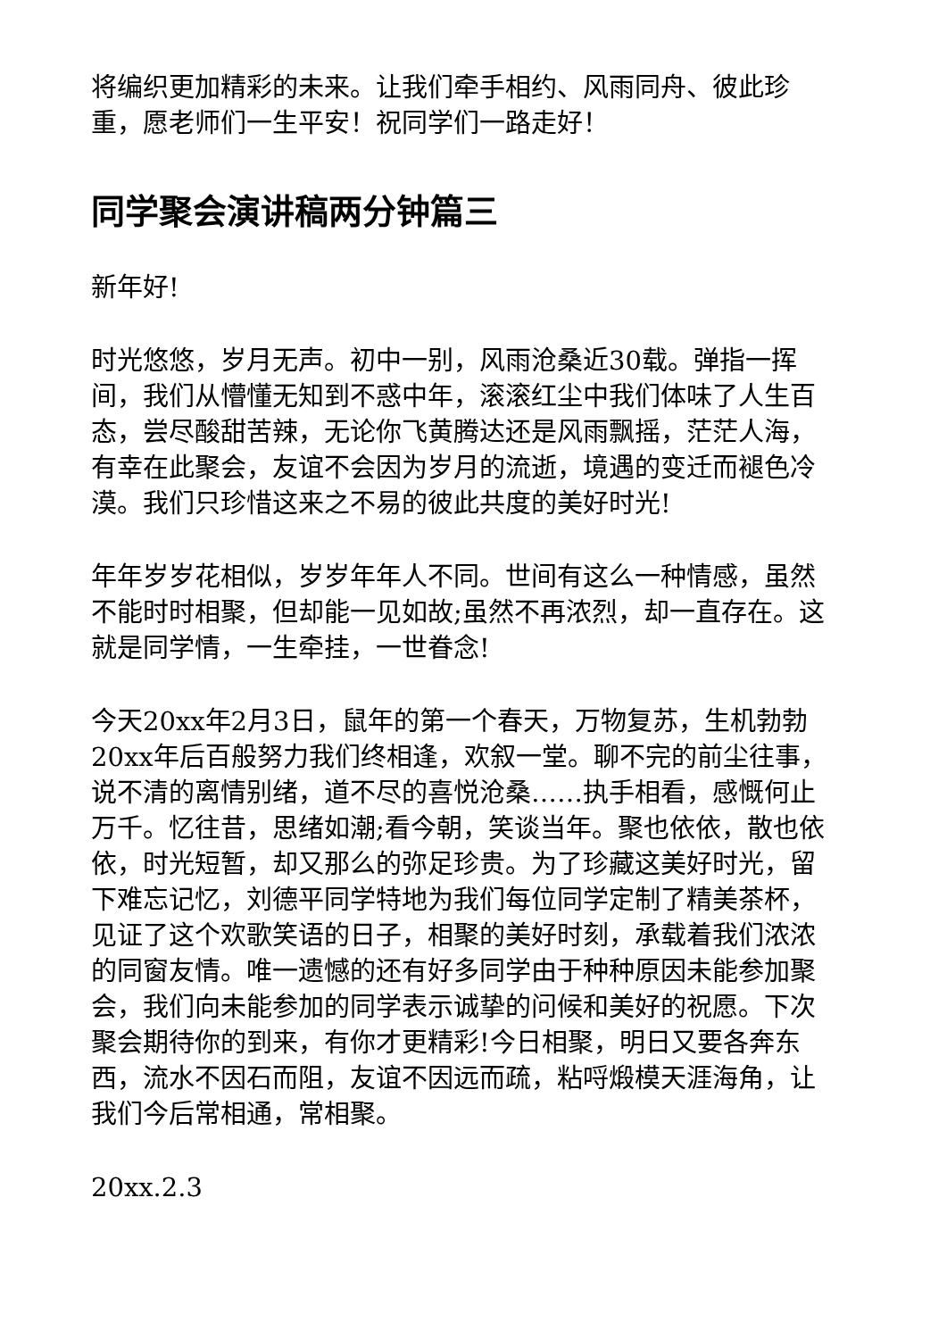将编织更加精彩的未来。让我们牵手相约、风雨同舟、彼此珍重，愿老师们一生平安！祝同学们一路走好！
同学聚会演讲稿两分钟篇三
新年好!
时光悠悠，岁月无声。初中一别，风雨沧桑近30载。弹指一挥间，我们从懵懂无知到不惑中年，滚滚红尘中我们体味了人生百态，尝尽酸甜苦辣，无论你飞黄腾达还是风雨飘摇，茫茫人海，有幸在此聚会，友谊不会因为岁月的流逝，境遇的变迁而褪色冷漠。我们只珍惜这来之不易的彼此共度的美好时光!
年年岁岁花相似，岁岁年年人不同。世间有这么一种情感，虽然不能时时相聚，但却能一见如故;虽然不再浓烈，却一直存在。这就是同学情，一生牵挂，一世眷念!
今天20xx年2月3日，鼠年的第一个春天，万物复苏，生机勃勃20xx年后百般努力我们终相逢，欢叙一堂。聊不完的前尘往事，说不清的离情别绪，道不尽的喜悦沧桑……执手相看，感慨何止万千。忆往昔，思绪如潮;看今朝，笑谈当年。聚也依依，散也依依，时光短暂，却又那么的弥足珍贵。为了珍藏这美好时光，留下难忘记忆，刘德平同学特地为我们每位同学定制了精美茶杯，见证了这个欢歌笑语的日子，相聚的美好时刻，承载着我们浓浓的同窗友情。唯一遗憾的还有好多同学由于种种原因未能参加聚会，我们向未能参加的同学表示诚挚的问候和美好的祝愿。下次聚会期待你的到来，有你才更精彩!今日相聚，明日又要各奔东西，流水不因石而阻，友谊不因远而疏，粘哷煅模天涯海角，让我们今后常相通，常相聚。
20xx.2.3